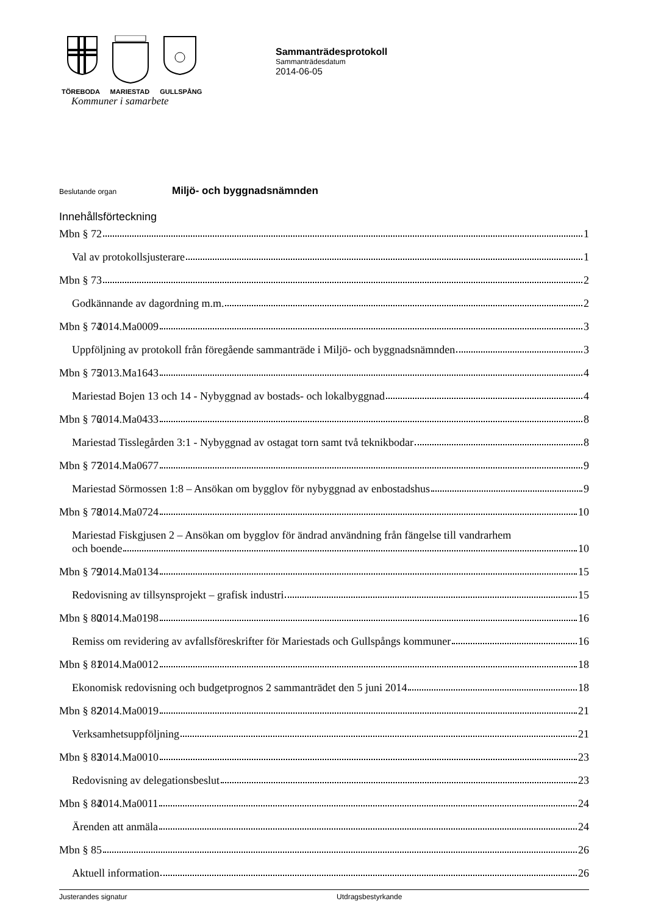TÖREBODA MARIESTAD GULLSPÅNG
Kommuner i samarbete
Sammanträdesprotokoll
Sammanträdesdatum
2014-06-05
Beslutande organ Miljö- och byggnadsnämnden
Innehållsförteckning
Mbn § 72 1
Val av protokollsjusterare 1
Mbn § 73 2
Godkännande av dagordning m.m. 2
Mbn § 74 2014.Ma0009 3
Uppföljning av protokoll från föregående sammanträde i Miljö- och byggnadsnämnden 3
Mbn § 75 2013.Ma1643 4
Mariestad Bojen 13 och 14 - Nybyggnad av bostads- och lokalbyggnad 4
Mbn § 76 2014.Ma0433 8
Mariestad Tisslegården 3:1 - Nybyggnad av ostagat torn samt två teknikbodar 8
Mbn § 77 2014.Ma0677 9
Mariestad Sörmossen 1:8 – Ansökan om bygglov för nybyggnad av enbostadshus 9
Mbn § 78 2014.Ma0724 10
Mariestad Fiskgjusen 2 – Ansökan om bygglov för ändrad användning från fängelse till vandrarhem och boende 10
Mbn § 79 2014.Ma0134 15
Redovisning av tillsynsprojekt – grafisk industri 15
Mbn § 80 2014.Ma0198 16
Remiss om revidering av avfallsföreskrifter för Mariestads och Gullspångs kommuner 16
Mbn § 81 2014.Ma0012 18
Ekonomisk redovisning och budgetprognos 2 sammanträdet den 5 juni 2014 18
Mbn § 82 2014.Ma0019 21
Verksamhetsuppföljning 21
Mbn § 83 2014.Ma0010 23
Redovisning av delegationsbeslut 23
Mbn § 84 2014.Ma0011 24
Ärenden att anmäla 24
Mbn § 85 26
Aktuell information 26
Justerandes signatur Utdragsbestyrkande